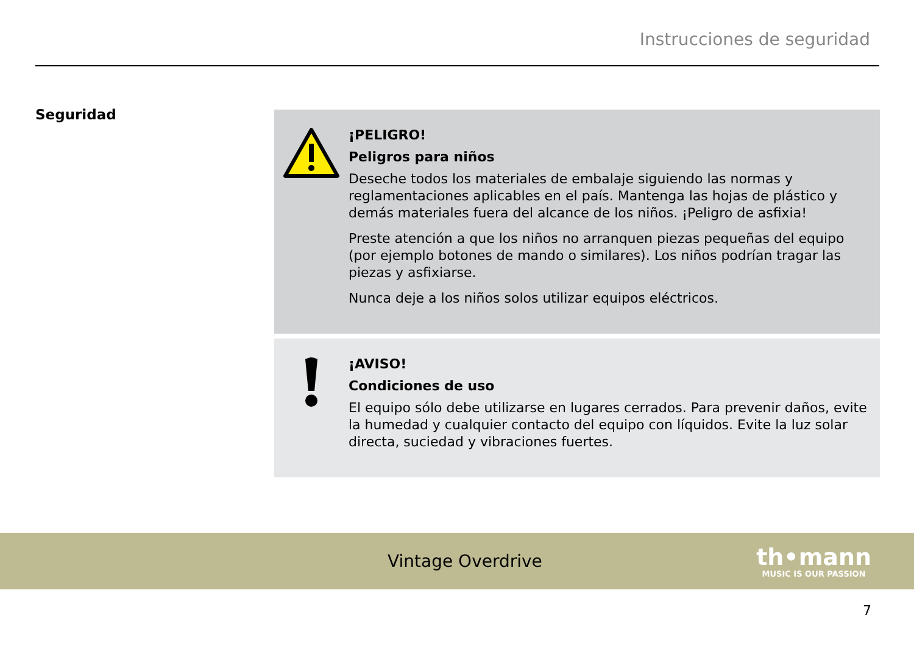Instrucciones de seguridad
Seguridad
¡PELIGRO!
Peligros para niños
Deseche todos los materiales de embalaje siguiendo las normas y reglamentaciones aplicables en el país. Mantenga las hojas de plástico y demás materiales fuera del alcance de los niños. ¡Peligro de asfixia!
Preste atención a que los niños no arranquen piezas pequeñas del equipo (por ejemplo botones de mando o similares). Los niños podrían tragar las piezas y asfixiarse.
Nunca deje a los niños solos utilizar equipos eléctricos.
¡AVISO!
Condiciones de uso
El equipo sólo debe utilizarse en lugares cerrados. Para prevenir daños, evite la humedad y cualquier contacto del equipo con líquidos. Evite la luz solar directa, suciedad y vibraciones fuertes.
Vintage Overdrive
th•mann
MUSIC IS OUR PASSION
7